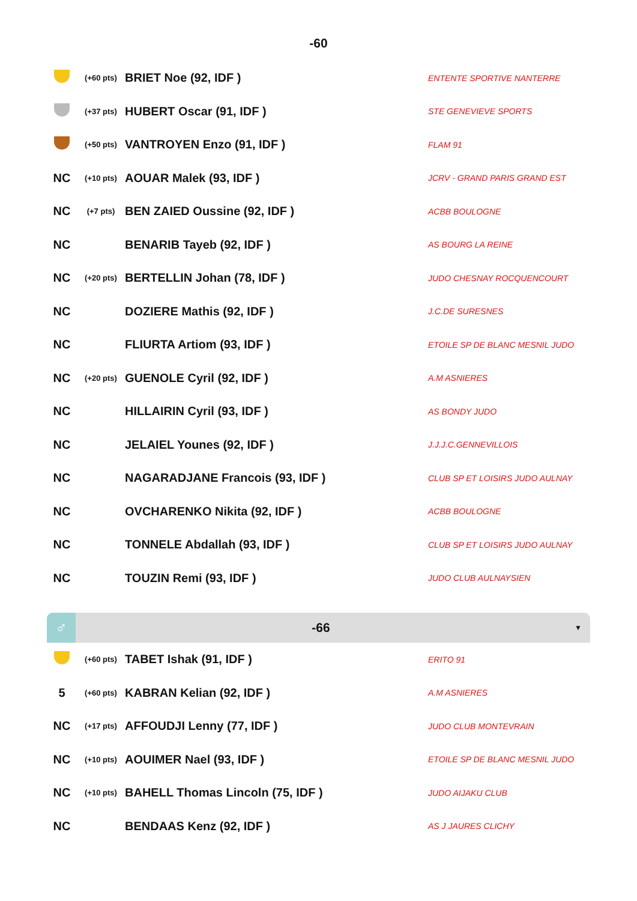-60
| | (+60 pts) | BRIET Noe (92, IDF ) | ENTENTE SPORTIVE NANTERRE |
| | (+37 pts) | HUBERT Oscar (91, IDF ) | STE GENEVIEVE SPORTS |
| | (+50 pts) | VANTROYEN Enzo (91, IDF ) | FLAM 91 |
| NC | (+10 pts) | AOUAR Malek (93, IDF ) | JCRV - GRAND PARIS GRAND EST |
| NC | (+7 pts) | BEN ZAIED Oussine (92, IDF ) | ACBB BOULOGNE |
| NC | | BENARIB Tayeb (92, IDF ) | AS BOURG LA REINE |
| NC | (+20 pts) | BERTELLIN Johan (78, IDF ) | JUDO CHESNAY ROCQUENCOURT |
| NC | | DOZIERE Mathis (92, IDF ) | J.C.DE SURESNES |
| NC | | FLIURTA Artiom (93, IDF ) | ETOILE SP DE BLANC MESNIL JUDO |
| NC | (+20 pts) | GUENOLE Cyril (92, IDF ) | A.M ASNIERES |
| NC | | HILLAIRIN Cyril (93, IDF ) | AS BONDY JUDO |
| NC | | JELAIEL Younes (92, IDF ) | J.J.J.C.GENNEVILLOIS |
| NC | | NAGARADJANE Francois (93, IDF ) | CLUB SP ET LOISIRS JUDO AULNAY |
| NC | | OVCHARENKO Nikita (92, IDF ) | ACBB BOULOGNE |
| NC | | TONNELE Abdallah (93, IDF ) | CLUB SP ET LOISIRS JUDO AULNAY |
| NC | | TOUZIN Remi (93, IDF ) | JUDO CLUB AULNAYSIEN |
♂
-66
▼
| | (+60 pts) | TABET Ishak (91, IDF ) | ERITO 91 |
| 5 | (+60 pts) | KABRAN Kelian (92, IDF ) | A.M ASNIERES |
| NC | (+17 pts) | AFFOUDJI Lenny (77, IDF ) | JUDO CLUB MONTEVRAIN |
| NC | (+10 pts) | AOUIMER Nael (93, IDF ) | ETOILE SP DE BLANC MESNIL JUDO |
| NC | (+10 pts) | BAHELL Thomas Lincoln (75, IDF ) | JUDO AIJAKU CLUB |
| NC | | BENDAAS Kenz (92, IDF ) | AS J JAURES CLICHY |